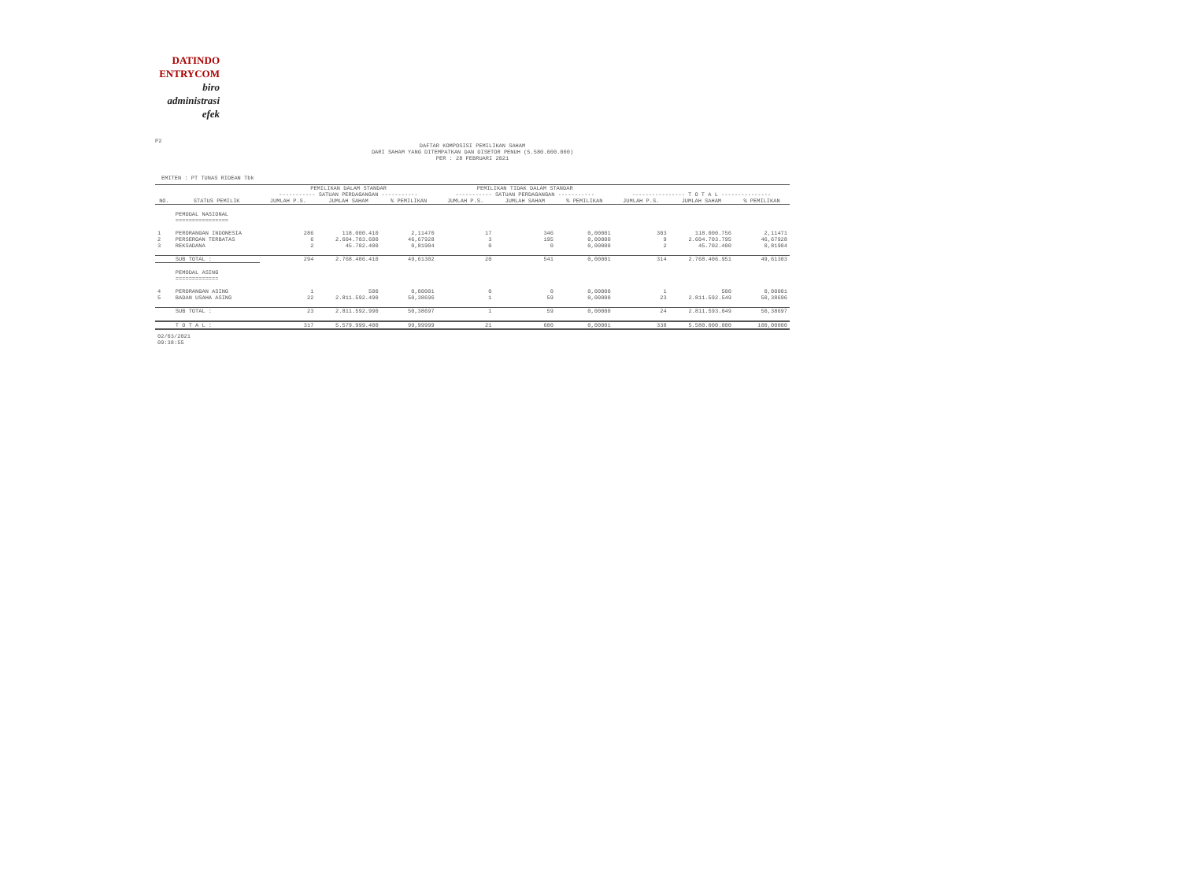DATINDO
ENTRYCOM
biro
administrasi
efek
P2
DAFTAR KOMPOSISI PEMILIKAN SAHAM
DARI SAHAM YANG DITEMPATKAN DAN DISETOR PENUH (5.580.000.000)
PER : 28 FEBRUARI 2021
EMITEN : PT TUNAS RIDEAN Tbk
| | | PEMILIKAN DALAM STANDAR ----------- SATUAN PERDAGANGAN ----------- | | | PEMILIKAN TIDAK DALAM STANDAR ----------- SATUAN PERDAGANGAN ----------- | | | ---------------- T O T A L --------------- | | |
| --- | --- | --- | --- | --- | --- | --- | --- | --- | --- | --- |
| NO. | STATUS PEMILIK | JUMLAH P.S. | JUMLAH SAHAM | % PEMILIKAN | JUMLAH P.S. | JUMLAH SAHAM | % PEMILIKAN | JUMLAH P.S. | JUMLAH SAHAM | % PEMILIKAN |
| | PEMODAL NASIONAL ================ | | | | | | | | | |
| 1 | PERORANGAN INDONESIA | 286 | 118.000.410 | 2,11470 | 17 | 346 | 0,00001 | 303 | 118.000.756 | 2,11471 |
| 2 | PERSEROAN TERBATAS | 6 | 2.604.703.600 | 46,67928 | 3 | 195 | 0,00000 | 9 | 2.604.703.795 | 46,67928 |
| 3 | REKSADANA | 2 | 45.702.400 | 0,81904 | 0 | 0 | 0,00000 | 2 | 45.702.400 | 0,81904 |
| | SUB TOTAL : | 294 | 2.768.406.410 | 49,61302 | 20 | 541 | 0,00001 | 314 | 2.768.406.951 | 49,61303 |
| | PEMODAL ASING ============= | | | | | | | | | |
| 4 | PERORANGAN ASING | 1 | 500 | 0,00001 | 0 | 0 | 0,00000 | 1 | 500 | 0,00001 |
| 5 | BADAN USAHA ASING | 22 | 2.811.592.490 | 50,38696 | 1 | 59 | 0,00000 | 23 | 2.811.592.549 | 50,38696 |
| | SUB TOTAL : | 23 | 2.811.592.990 | 50,38697 | 1 | 59 | 0,00000 | 24 | 2.811.593.049 | 50,38697 |
| | T O T A L : | 317 | 5.579.999.400 | 99,99999 | 21 | 600 | 0,00001 | 338 | 5.580.000.000 | 100,00000 |
02/03/2021
09:38:55